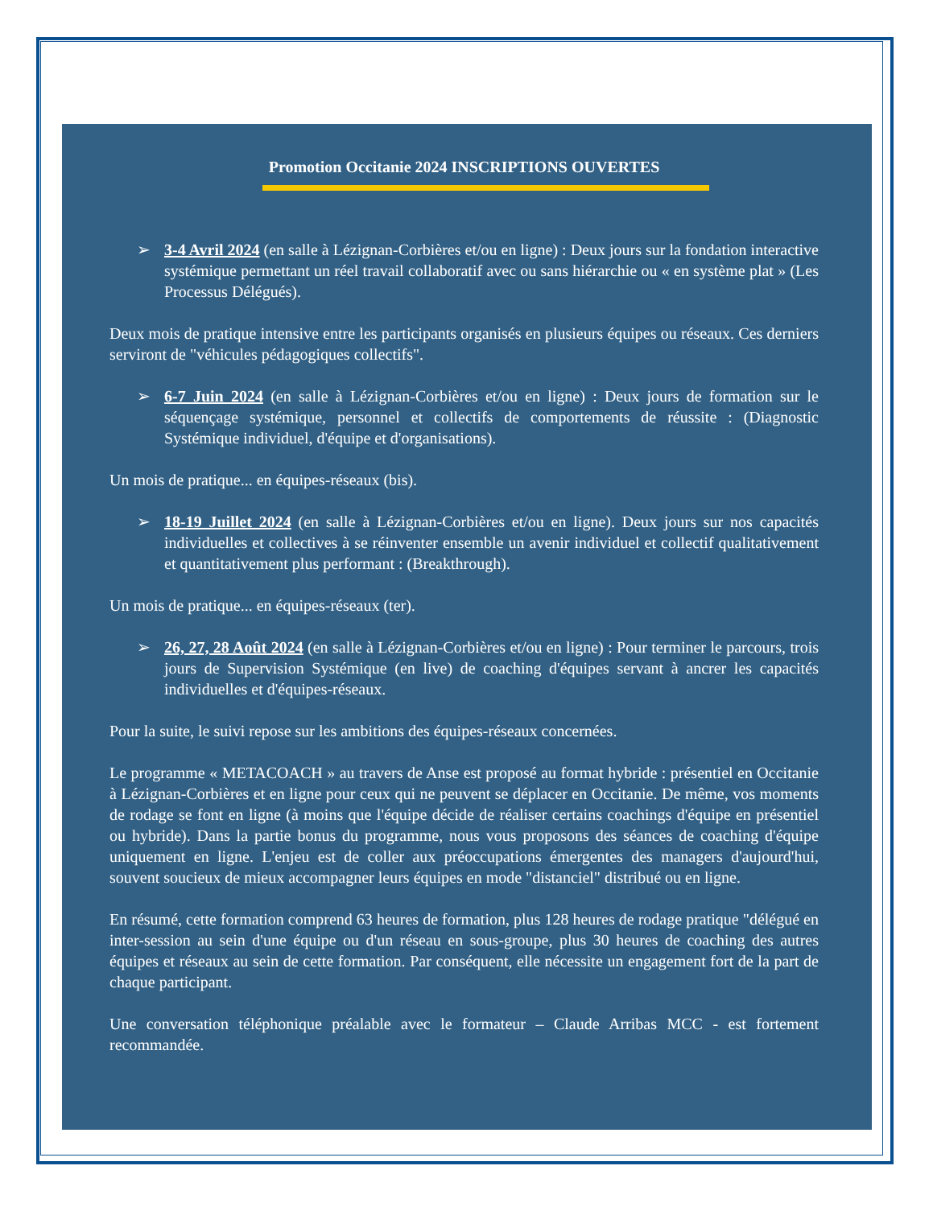Promotion Occitanie 2024 INSCRIPTIONS OUVERTES
➢ 3-4 Avril 2024 (en salle à Lézignan-Corbières et/ou en ligne) : Deux jours sur la fondation interactive systémique permettant un réel travail collaboratif avec ou sans hiérarchie ou « en système plat » (Les Processus Délégués).
Deux mois de pratique intensive entre les participants organisés en plusieurs équipes ou réseaux. Ces derniers serviront de "véhicules pédagogiques collectifs".
➢ 6-7 Juin 2024 (en salle à Lézignan-Corbières et/ou en ligne) : Deux jours de formation sur le séquençage systémique, personnel et collectifs de comportements de réussite : (Diagnostic Systémique individuel, d'équipe et d'organisations).
Un mois de pratique... en équipes-réseaux (bis).
➢ 18-19 Juillet 2024 (en salle à Lézignan-Corbières et/ou en ligne). Deux jours sur nos capacités individuelles et collectives à se réinventer ensemble un avenir individuel et collectif qualitativement et quantitativement plus performant : (Breakthrough).
Un mois de pratique... en équipes-réseaux (ter).
➢ 26, 27, 28 Août 2024 (en salle à Lézignan-Corbières et/ou en ligne) : Pour terminer le parcours, trois jours de Supervision Systémique (en live) de coaching d'équipes servant à ancrer les capacités individuelles et d'équipes-réseaux.
Pour la suite, le suivi repose sur les ambitions des équipes-réseaux concernées.
Le programme « METACOACH » au travers de Anse est proposé au format hybride : présentiel en Occitanie à Lézignan-Corbières et en ligne pour ceux qui ne peuvent se déplacer en Occitanie. De même, vos moments de rodage se font en ligne (à moins que l'équipe décide de réaliser certains coachings d'équipe en présentiel ou hybride). Dans la partie bonus du programme, nous vous proposons des séances de coaching d'équipe uniquement en ligne. L'enjeu est de coller aux préoccupations émergentes des managers d'aujourd'hui, souvent soucieux de mieux accompagner leurs équipes en mode "distanciel" distribué ou en ligne.
En résumé, cette formation comprend 63 heures de formation, plus 128 heures de rodage pratique "délégué en inter-session au sein d'une équipe ou d'un réseau en sous-groupe, plus 30 heures de coaching des autres équipes et réseaux au sein de cette formation. Par conséquent, elle nécessite un engagement fort de la part de chaque participant.
Une conversation téléphonique préalable avec le formateur – Claude Arribas MCC - est fortement recommandée.